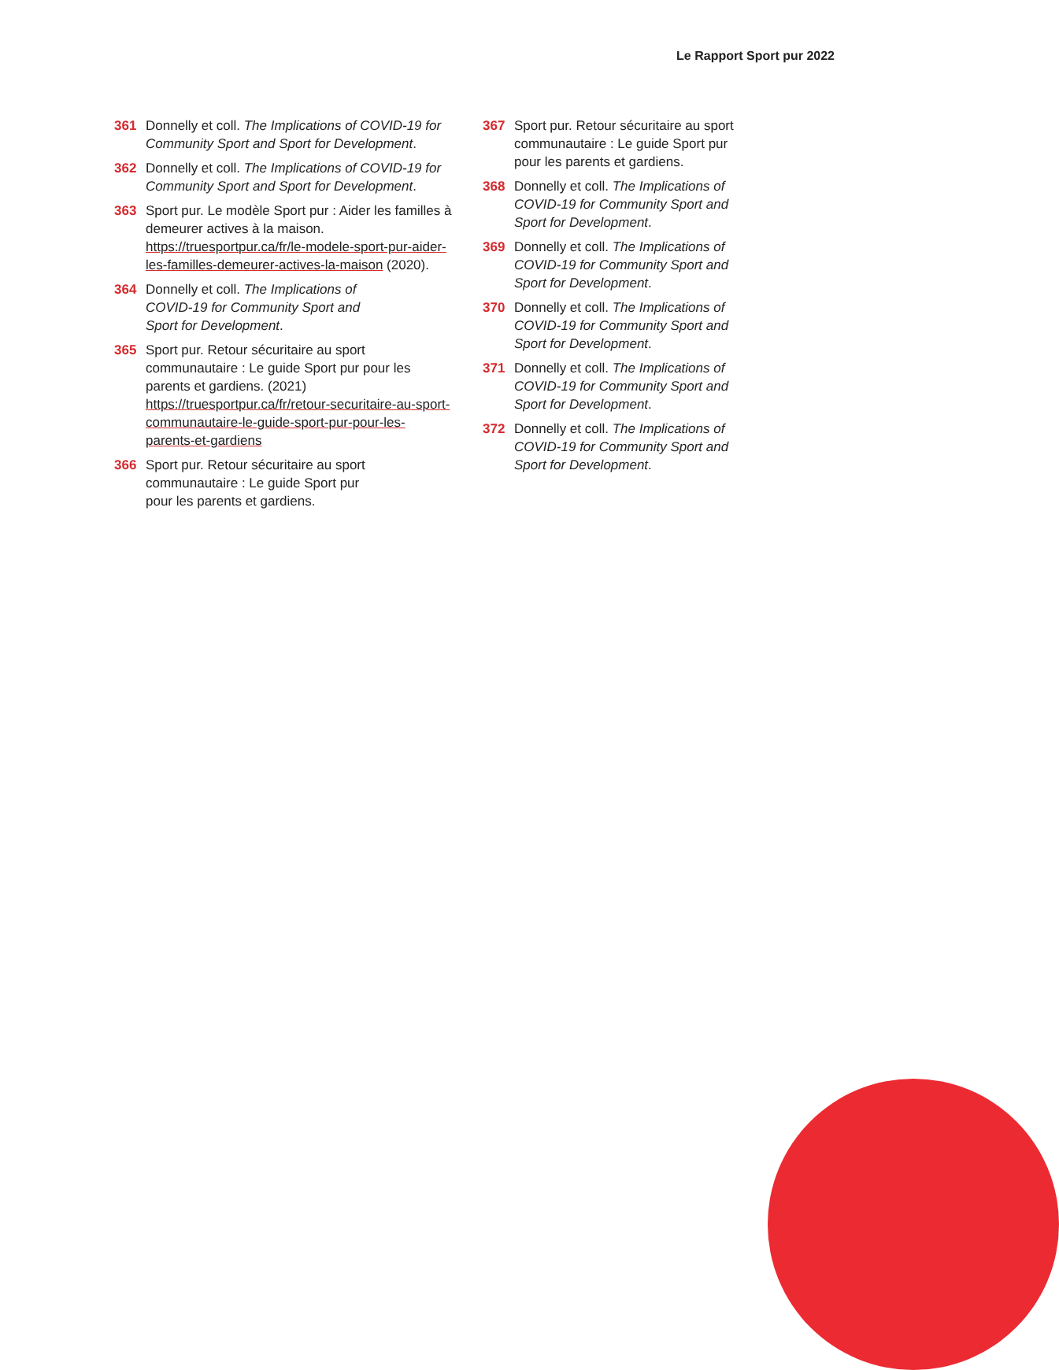Le Rapport Sport pur 2022
361 Donnelly et coll. The Implications of COVID-19 for Community Sport and Sport for Development.
362 Donnelly et coll. The Implications of COVID-19 for Community Sport and Sport for Development.
363 Sport pur. Le modèle Sport pur : Aider les familles à demeurer actives à la maison. https://truesportpur.ca/fr/le-modele-sport-pur-aider-les-familles-demeurer-actives-la-maison (2020).
364 Donnelly et coll. The Implications of
COVID-19 for Community Sport and
Sport for Development.
365 Sport pur. Retour sécuritaire au sport communautaire : Le guide Sport pur pour les parents et gardiens. (2021) https://truesportpur.ca/fr/retour-securitaire-au-sport-communautaire-le-guide-sport-pur-pour-les-parents-et-gardiens
366 Sport pur. Retour sécuritaire au sport
communautaire : Le guide Sport pur
pour les parents et gardiens.
367 Sport pur. Retour sécuritaire au sport communautaire : Le guide Sport pur pour les parents et gardiens.
368 Donnelly et coll. The Implications of COVID-19 for Community Sport and Sport for Development.
369 Donnelly et coll. The Implications of COVID-19 for Community Sport and Sport for Development.
370 Donnelly et coll. The Implications of COVID-19 for Community Sport and Sport for Development.
371 Donnelly et coll. The Implications of COVID-19 for Community Sport and Sport for Development.
372 Donnelly et coll. The Implications of COVID-19 for Community Sport and Sport for Development.